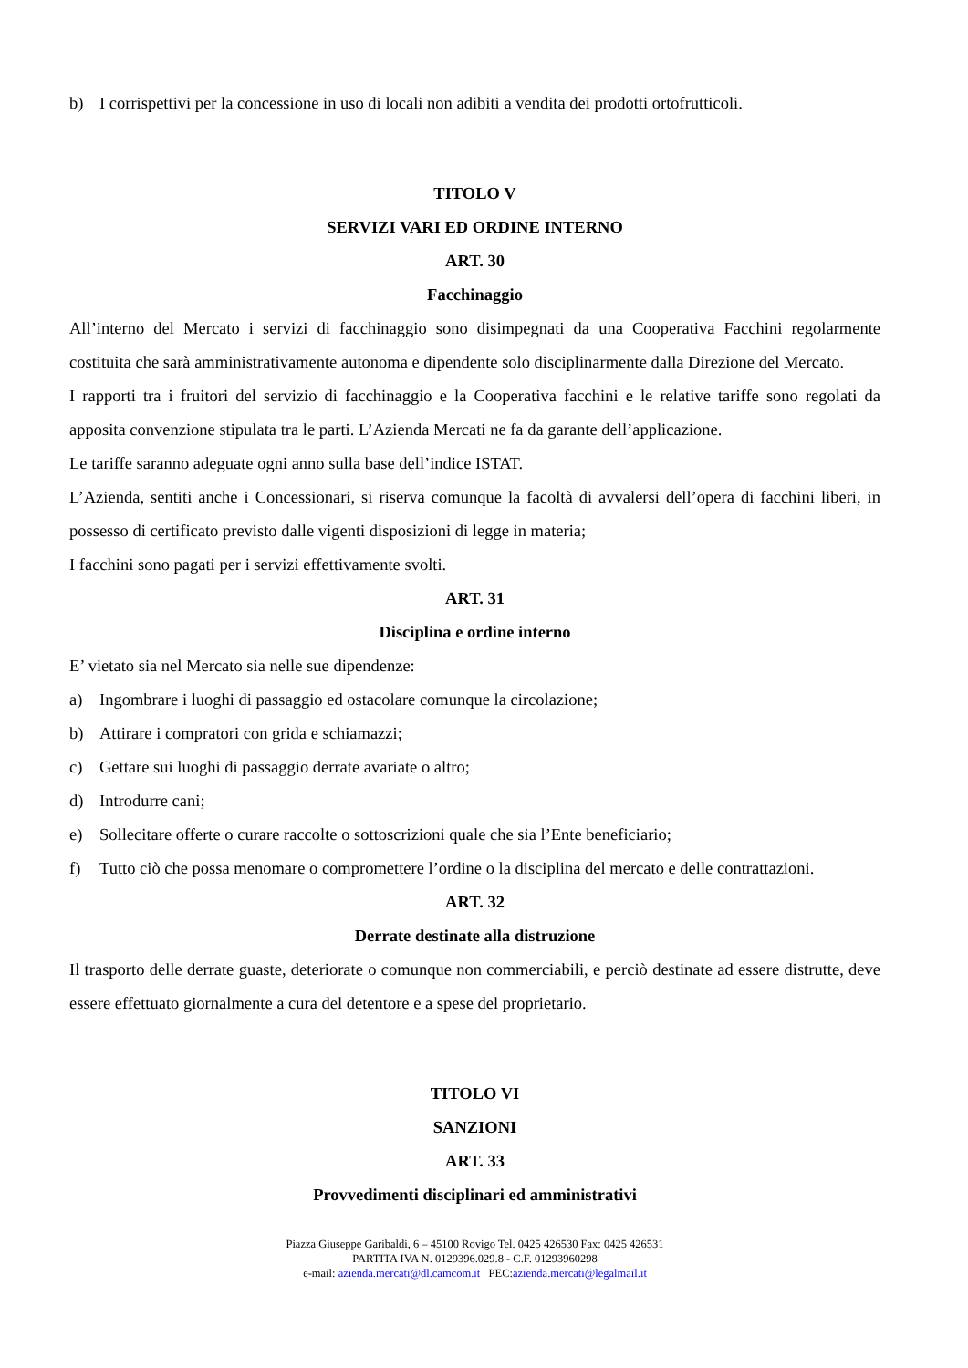b) I corrispettivi per la concessione in uso di locali non adibiti a vendita dei prodotti ortofrutticoli.
TITOLO V
SERVIZI VARI ED ORDINE INTERNO
ART. 30
Facchinaggio
All’interno del Mercato i servizi di facchinaggio sono disimpegnati da una Cooperativa Facchini regolarmente costituita che sarà amministrativamente autonoma e dipendente solo disciplinarmente dalla Direzione del Mercato.
I rapporti tra i fruitori del servizio di facchinaggio e la Cooperativa facchini e le relative tariffe sono regolati da apposita convenzione stipulata tra le parti. L’Azienda Mercati ne fa da garante dell’applicazione.
Le tariffe saranno adeguate ogni anno sulla base dell’indice ISTAT.
L’Azienda, sentiti anche i Concessionari, si riserva comunque la facoltà di avvalersi dell’opera di facchini liberi, in possesso di certificato previsto dalle vigenti disposizioni di legge in materia;
I facchini sono pagati per i servizi effettivamente svolti.
ART. 31
Disciplina e ordine interno
E’ vietato sia nel Mercato sia nelle sue dipendenze:
a) Ingombrare i luoghi di passaggio ed ostacolare comunque la circolazione;
b) Attirare i compratori con grida e schiamazzi;
c) Gettare sui luoghi di passaggio derrate avariate o altro;
d) Introdurre cani;
e) Sollecitare offerte o curare raccolte o sottoscrizioni quale che sia l’Ente beneficiario;
f) Tutto ciò che possa menomare o compromettere l’ordine o la disciplina del mercato e delle contrattazioni.
ART. 32
Derrate destinate alla distruzione
Il trasporto delle derrate guaste, deteriorate o comunque non commerciabili, e perciò destinate ad essere distrutte, deve essere effettuato giornalmente a cura del detentore e a spese del proprietario.
TITOLO VI
SANZIONI
ART. 33
Provvedimenti disciplinari ed amministrativi
Piazza Giuseppe Garibaldi, 6 – 45100 Rovigo Tel. 0425 426530 Fax: 0425 426531
PARTITA IVA N. 0129396.029.8 - C.F. 01293960298
e-mail: azienda.mercati@dl.camcom.it PEC:azienda.mercati@legalmail.it